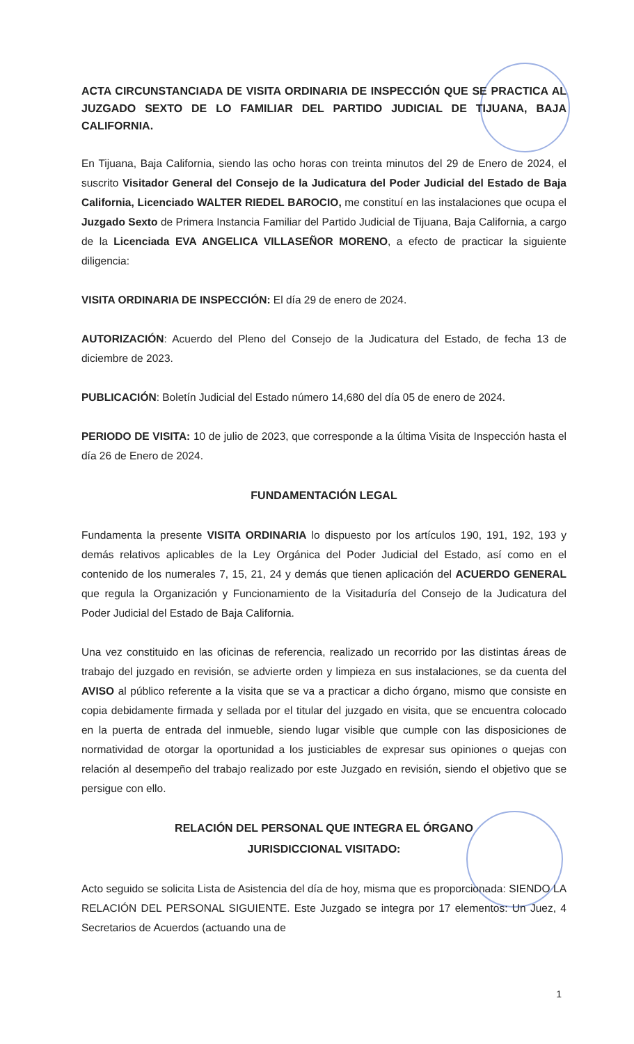ACTA CIRCUNSTANCIADA DE VISITA ORDINARIA DE INSPECCIÓN QUE SE PRACTICA AL JUZGADO SEXTO DE LO FAMILIAR DEL PARTIDO JUDICIAL DE TIJUANA, BAJA CALIFORNIA.
En Tijuana, Baja California, siendo las ocho horas con treinta minutos del 29 de Enero de 2024, el suscrito Visitador General del Consejo de la Judicatura del Poder Judicial del Estado de Baja California, Licenciado WALTER RIEDEL BAROCIO, me constituí en las instalaciones que ocupa el Juzgado Sexto de Primera Instancia Familiar del Partido Judicial de Tijuana, Baja California, a cargo de la Licenciada EVA ANGELICA VILLASEÑOR MORENO, a efecto de practicar la siguiente diligencia:
VISITA ORDINARIA DE INSPECCIÓN: El día 29 de enero de 2024.
AUTORIZACIÓN: Acuerdo del Pleno del Consejo de la Judicatura del Estado, de fecha 13 de diciembre de 2023.
PUBLICACIÓN: Boletín Judicial del Estado número 14,680 del día 05 de enero de 2024.
PERIODO DE VISITA: 10 de julio de 2023, que corresponde a la última Visita de Inspección hasta el día 26 de Enero de 2024.
FUNDAMENTACIÓN LEGAL
Fundamenta la presente VISITA ORDINARIA lo dispuesto por los artículos 190, 191, 192, 193 y demás relativos aplicables de la Ley Orgánica del Poder Judicial del Estado, así como en el contenido de los numerales 7, 15, 21, 24 y demás que tienen aplicación del ACUERDO GENERAL que regula la Organización y Funcionamiento de la Visitaduría del Consejo de la Judicatura del Poder Judicial del Estado de Baja California.
Una vez constituido en las oficinas de referencia, realizado un recorrido por las distintas áreas de trabajo del juzgado en revisión, se advierte orden y limpieza en sus instalaciones, se da cuenta del AVISO al público referente a la visita que se va a practicar a dicho órgano, mismo que consiste en copia debidamente firmada y sellada por el titular del juzgado en visita, que se encuentra colocado en la puerta de entrada del inmueble, siendo lugar visible que cumple con las disposiciones de normatividad de otorgar la oportunidad a los justiciables de expresar sus opiniones o quejas con relación al desempeño del trabajo realizado por este Juzgado en revisión, siendo el objetivo que se persigue con ello.
RELACIÓN DEL PERSONAL QUE INTEGRA EL ÓRGANO
JURISDICCIONAL VISITADO:
Acto seguido se solicita Lista de Asistencia del día de hoy, misma que es proporcionada: SIENDO LA RELACIÓN DEL PERSONAL SIGUIENTE. Este Juzgado se integra por 17 elementos: Un Juez, 4 Secretarios de Acuerdos (actuando una de
1